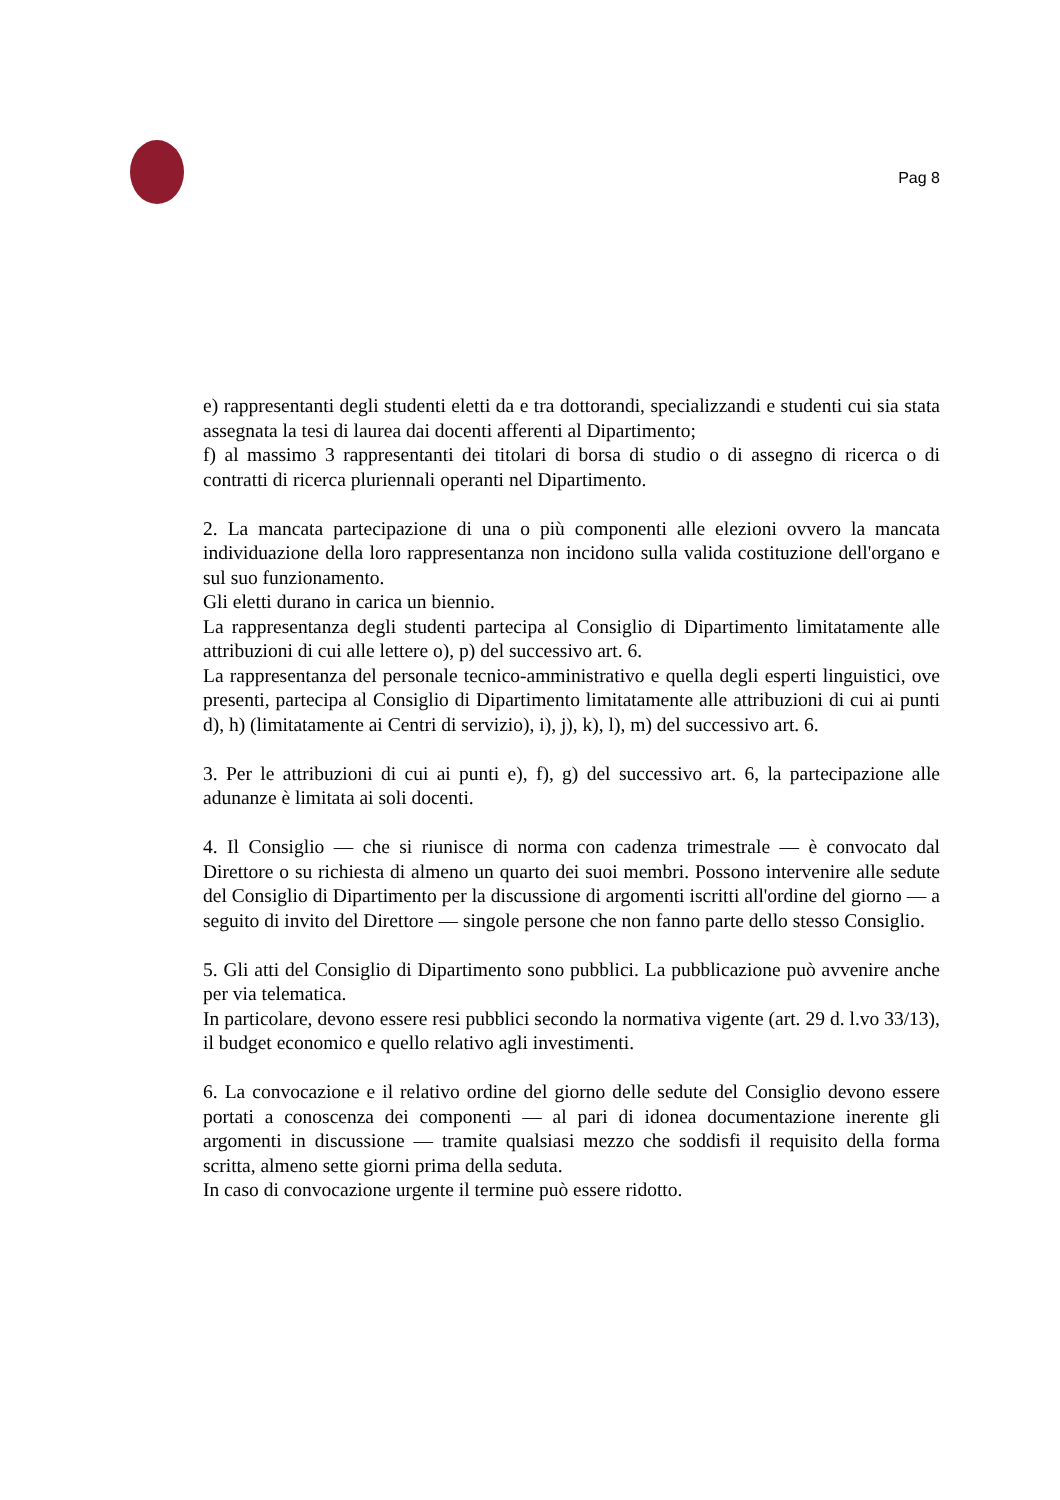Pag 8
e) rappresentanti degli studenti eletti da e tra dottorandi, specializzandi e studenti cui sia stata assegnata la tesi di laurea dai docenti afferenti al Dipartimento;
f) al massimo 3 rappresentanti dei titolari di borsa di studio o di assegno di ricerca o di contratti di ricerca pluriennali operanti nel Dipartimento.
2. La mancata partecipazione di una o più componenti alle elezioni ovvero la mancata individuazione della loro rappresentanza non incidono sulla valida costituzione dell'organo e sul suo funzionamento.
Gli eletti durano in carica un biennio.
La rappresentanza degli studenti partecipa al Consiglio di Dipartimento limitatamente alle attribuzioni di cui alle lettere o), p) del successivo art. 6.
La rappresentanza del personale tecnico-amministrativo e quella degli esperti linguistici, ove presenti, partecipa al Consiglio di Dipartimento limitatamente alle attribuzioni di cui ai punti d), h) (limitatamente ai Centri di servizio), i), j), k), l), m) del successivo art. 6.
3. Per le attribuzioni di cui ai punti e), f), g) del successivo art. 6, la partecipazione alle adunanze è limitata ai soli docenti.
4. Il Consiglio — che si riunisce di norma con cadenza trimestrale — è convocato dal Direttore o su richiesta di almeno un quarto dei suoi membri. Possono intervenire alle sedute del Consiglio di Dipartimento per la discussione di argomenti iscritti all'ordine del giorno — a seguito di invito del Direttore — singole persone che non fanno parte dello stesso Consiglio.
5. Gli atti del Consiglio di Dipartimento sono pubblici. La pubblicazione può avvenire anche per via telematica.
In particolare, devono essere resi pubblici secondo la normativa vigente (art. 29 d. l.vo 33/13), il budget economico e quello relativo agli investimenti.
6. La convocazione e il relativo ordine del giorno delle sedute del Consiglio devono essere portati a conoscenza dei componenti — al pari di idonea documentazione inerente gli argomenti in discussione — tramite qualsiasi mezzo che soddisfi il requisito della forma scritta, almeno sette giorni prima della seduta.
In caso di convocazione urgente il termine può essere ridotto.